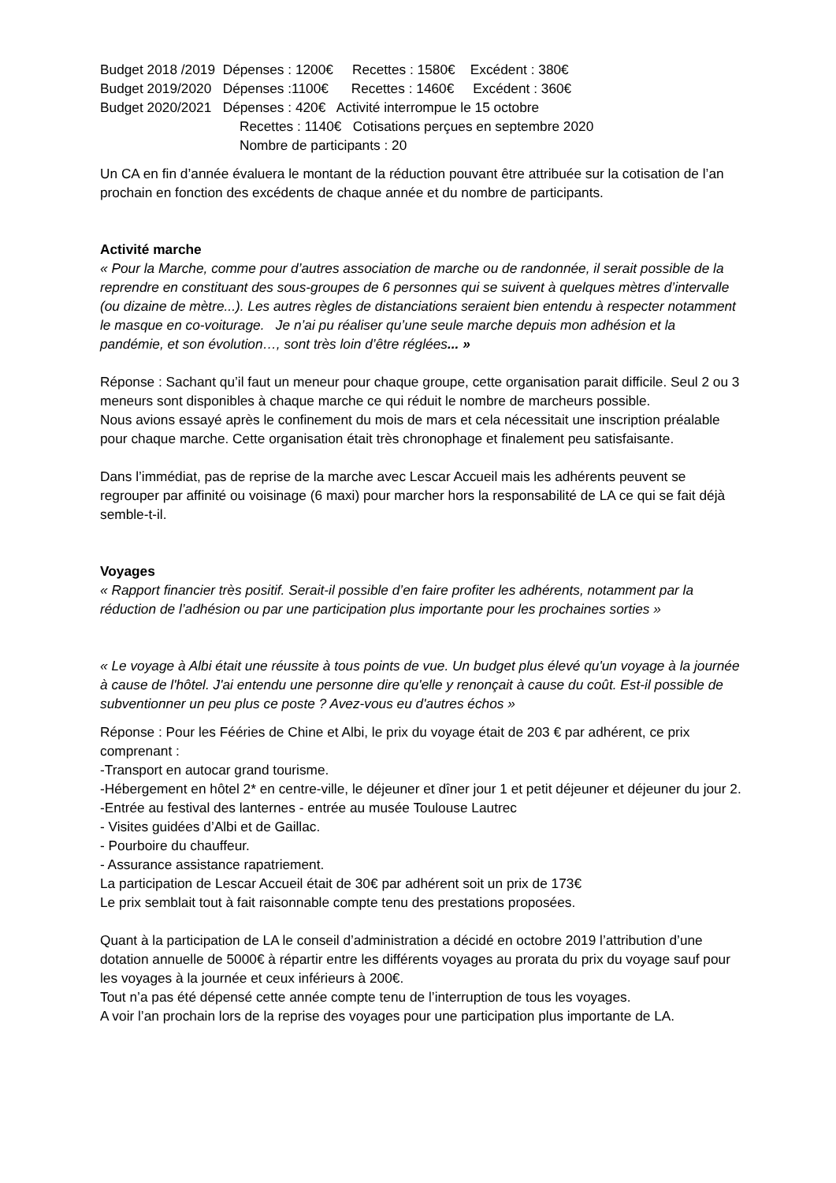Budget 2018 /2019 Dépenses : 1200€ Recettes : 1580€ Excédent : 380€
Budget 2019/2020 Dépenses :1100€ Recettes : 1460€ Excédent : 360€
Budget 2020/2021 Dépenses : 420€ Activité interrompue le 15 octobre
Recettes : 1140€ Cotisations perçues en septembre 2020
Nombre de participants : 20
Un CA en fin d’année évaluera le montant de la réduction pouvant être attribuée sur la cotisation de l’an prochain en fonction des excédents de chaque année et du nombre de participants.
Activité marche
« Pour la Marche, comme pour d’autres association de marche ou de randonnée, il serait possible de la reprendre en constituant des sous-groupes de 6 personnes qui se suivent à quelques mètres d’intervalle (ou dizaine de mètre...). Les autres règles de distanciations seraient bien entendu à respecter notamment le masque en co-voiturage. Je n’ai pu réaliser qu’une seule marche depuis mon adhésion et la pandémie, et son évolution…, sont très loin d’être réglées... »
Réponse : Sachant qu’il faut un meneur pour chaque groupe, cette organisation parait difficile. Seul 2 ou 3 meneurs sont disponibles à chaque marche ce qui réduit le nombre de marcheurs possible.
Nous avions essayé après le confinement du mois de mars et cela nécessitait une inscription préalable pour chaque marche. Cette organisation était très chronophage et finalement peu satisfaisante.
Dans l’immédiat, pas de reprise de la marche avec Lescar Accueil mais les adhérents peuvent se regrouper par affinité ou voisinage (6 maxi) pour marcher hors la responsabilité de LA ce qui se fait déjà semble-t-il.
Voyages
« Rapport financier très positif. Serait-il possible d’en faire profiter les adhérents, notamment par la réduction de l’adhésion ou par une participation plus importante pour les prochaines sorties »
« Le voyage à Albi était une réussite à tous points de vue. Un budget plus élevé qu'un voyage à la journée à cause de l'hôtel. J'ai entendu une personne dire qu'elle y renonçait à cause du coût. Est-il possible de subventionner un peu plus ce poste ? Avez-vous eu d'autres échos »
Réponse : Pour les Fééries de Chine et Albi, le prix du voyage était de 203 € par adhérent, ce prix comprenant :
-Transport en autocar grand tourisme.
-Hébergement en hôtel 2* en centre-ville, le déjeuner et dîner jour 1 et petit déjeuner et déjeuner du jour 2.
-Entrée au festival des lanternes - entrée au musée Toulouse Lautrec
- Visites guidées d’Albi et de Gaillac.
- Pourboire du chauffeur.
- Assurance assistance rapatriement.
La participation de Lescar Accueil était de 30€ par adhérent soit un prix de 173€
Le prix semblait tout à fait raisonnable compte tenu des prestations proposées.
Quant à la participation de LA le conseil d’administration a décidé en octobre 2019 l’attribution d’une dotation annuelle de 5000€ à répartir entre les différents voyages au prorata du prix du voyage sauf pour les voyages à la journée et ceux inférieurs à 200€.
Tout n’a pas été dépensé cette année compte tenu de l’interruption de tous les voyages.
A voir l’an prochain lors de la reprise des voyages pour une participation plus importante de LA.